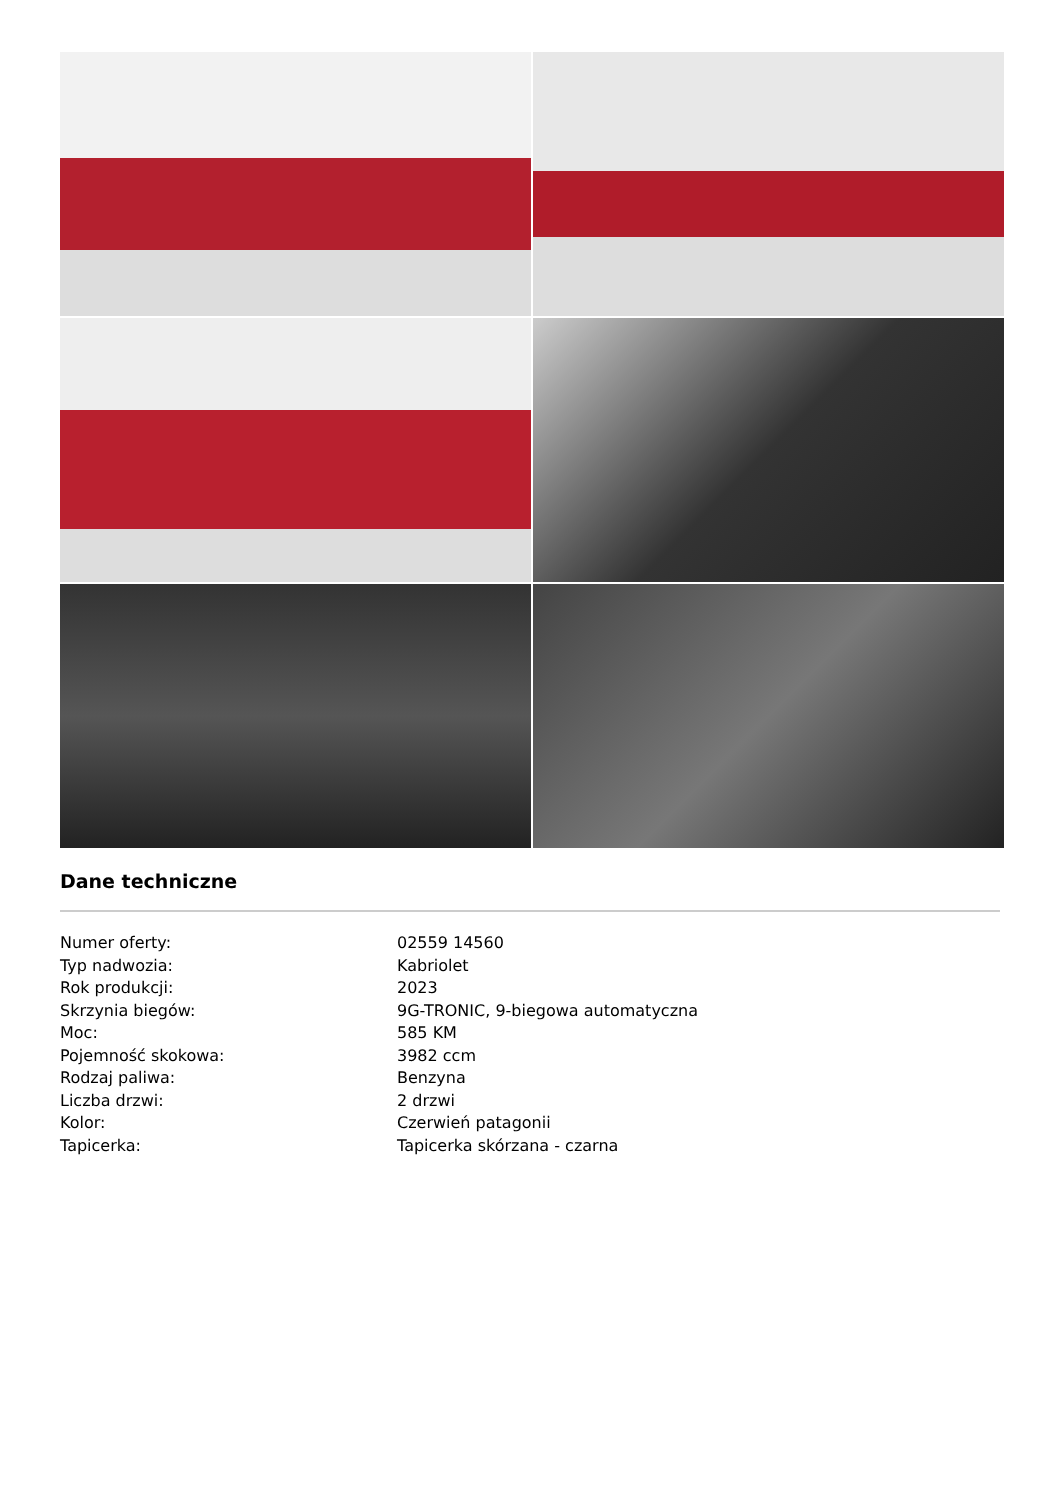Dane techniczne
| Numer oferty: | 02559 14560 |
| Typ nadwozia: | Kabriolet |
| Rok produkcji: | 2023 |
| Skrzynia biegów: | 9G-TRONIC, 9-biegowa automatyczna |
| Moc: | 585 KM |
| Pojemność skokowa: | 3982 ccm |
| Rodzaj paliwa: | Benzyna |
| Liczba drzwi: | 2 drzwi |
| Kolor: | Czerwień patagonii |
| Tapicerka: | Tapicerka skórzana - czarna |